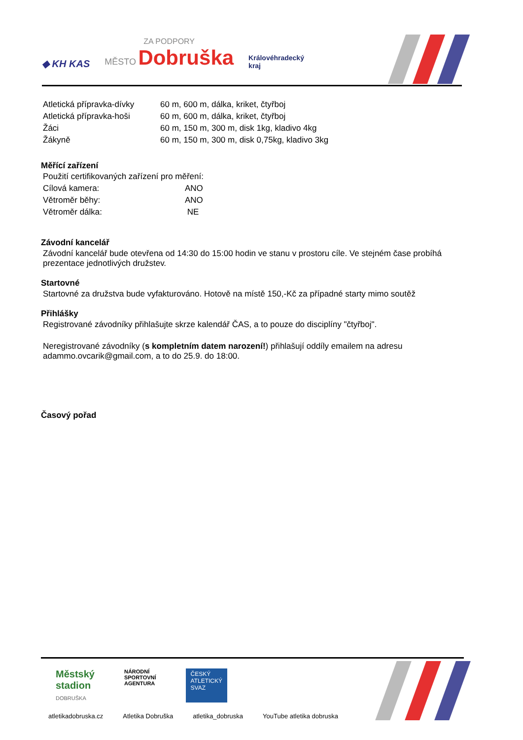◆ KH KAS
ZA PODPORY
MĚSTO Dobruška
Královéhradecký
kraj
| Atletická přípravka-dívky | 60 m, 600 m, dálka, kriket, čtyřboj |
| Atletická přípravka-hoši | 60 m, 600 m, dálka, kriket, čtyřboj |
| Žáci | 60 m, 150 m, 300 m, disk 1kg, kladivo 4kg |
| Žákyně | 60 m, 150 m, 300 m, disk 0,75kg, kladivo 3kg |
Měřící zařízení
Použití certifikovaných zařízení pro měření:
| Cílová kamera: | ANO |
| Větroměr běhy: | ANO |
| Větroměr dálka: | NE |
Závodní kancelář
Závodní kancelář bude otevřena od 14:30 do 15:00 hodin ve stanu v prostoru cíle. Ve stejném čase probíhá prezentace jednotlivých družstev.
Startovné
Startovné za družstva bude vyfakturováno. Hotově na místě 150,-Kč za případné starty mimo soutěž
Přihlášky
Registrované závodníky přihlašujte skrze kalendář ČAS, a to pouze do disciplíny "čtyřboj".
Neregistrované závodníky (s kompletním datem narození!) přihlašují oddíly emailem na adresu adammo.ovcarik@gmail.com, a to do 25.9. do 18:00.
Časový pořad
Městský
stadion
DOBRUŠKA
NÁRODNÍ
SPORTOVNÍ
AGENTURA
ČESKÝ
ATLETICKÝ
SVAZ
atletikadobruska.cz Atletika Dobruška atletika_dobruska YouTube atletika dobruska